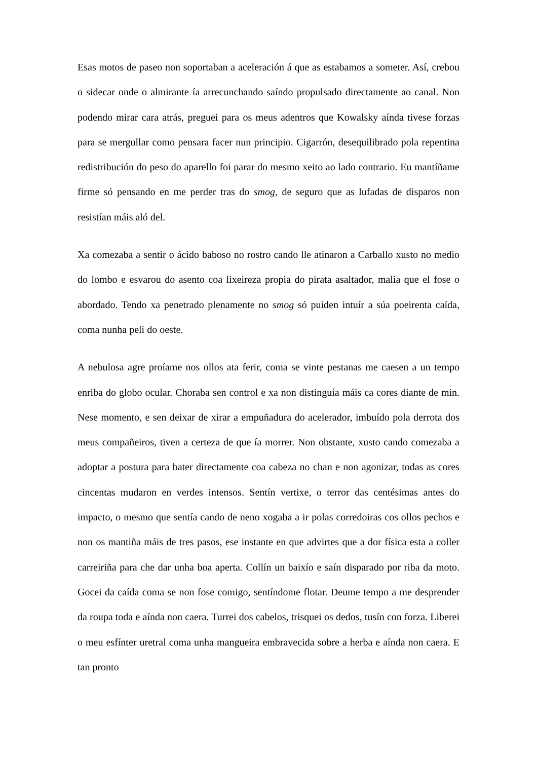Esas motos de paseo non soportaban a aceleración á que as estabamos a someter. Así, crebou o sidecar onde o almirante ía arrecunchando saíndo propulsado directamente ao canal. Non podendo mirar cara atrás, preguei para os meus adentros que Kowalsky aínda tivese forzas para se mergullar como pensara facer nun principio. Cigarrón, desequilibrado pola repentina redistribución do peso do aparello foi parar do mesmo xeito ao lado contrario. Eu mantíñame firme só pensando en me perder tras do smog, de seguro que as lufadas de disparos non resistían máis aló del.
Xa comezaba a sentir o ácido baboso no rostro cando lle atinaron a Carballo xusto no medio do lombo e esvarou do asento coa lixeireza propia do pirata asaltador, malia que el fose o abordado. Tendo xa penetrado plenamente no smog só puiden intuír a súa poeirenta caída, coma nunha peli do oeste.
A nebulosa agre proíame nos ollos ata ferir, coma se vinte pestanas me caesen a un tempo enriba do globo ocular. Choraba sen control e xa non distinguía máis ca cores diante de min. Nese momento, e sen deixar de xirar a empuñadura do acelerador, imbuído pola derrota dos meus compañeiros, tiven a certeza de que ía morrer. Non obstante, xusto cando comezaba a adoptar a postura para bater directamente coa cabeza no chan e non agonizar, todas as cores cincentas mudaron en verdes intensos. Sentín vertixe, o terror das centésimas antes do impacto, o mesmo que sentía cando de neno xogaba a ir polas corredoiras cos ollos pechos e non os mantiña máis de tres pasos, ese instante en que advirtes que a dor física esta a coller carreiriña para che dar unha boa aperta. Collín un baixío e saín disparado por riba da moto. Gocei da caída coma se non fose comigo, sentíndome flotar. Deume tempo a me desprender da roupa toda e aínda non caera. Turrei dos cabelos, trisquei os dedos, tusín con forza. Liberei o meu esfínter uretral coma unha mangueira embravecida sobre a herba e aínda non caera. E tan pronto